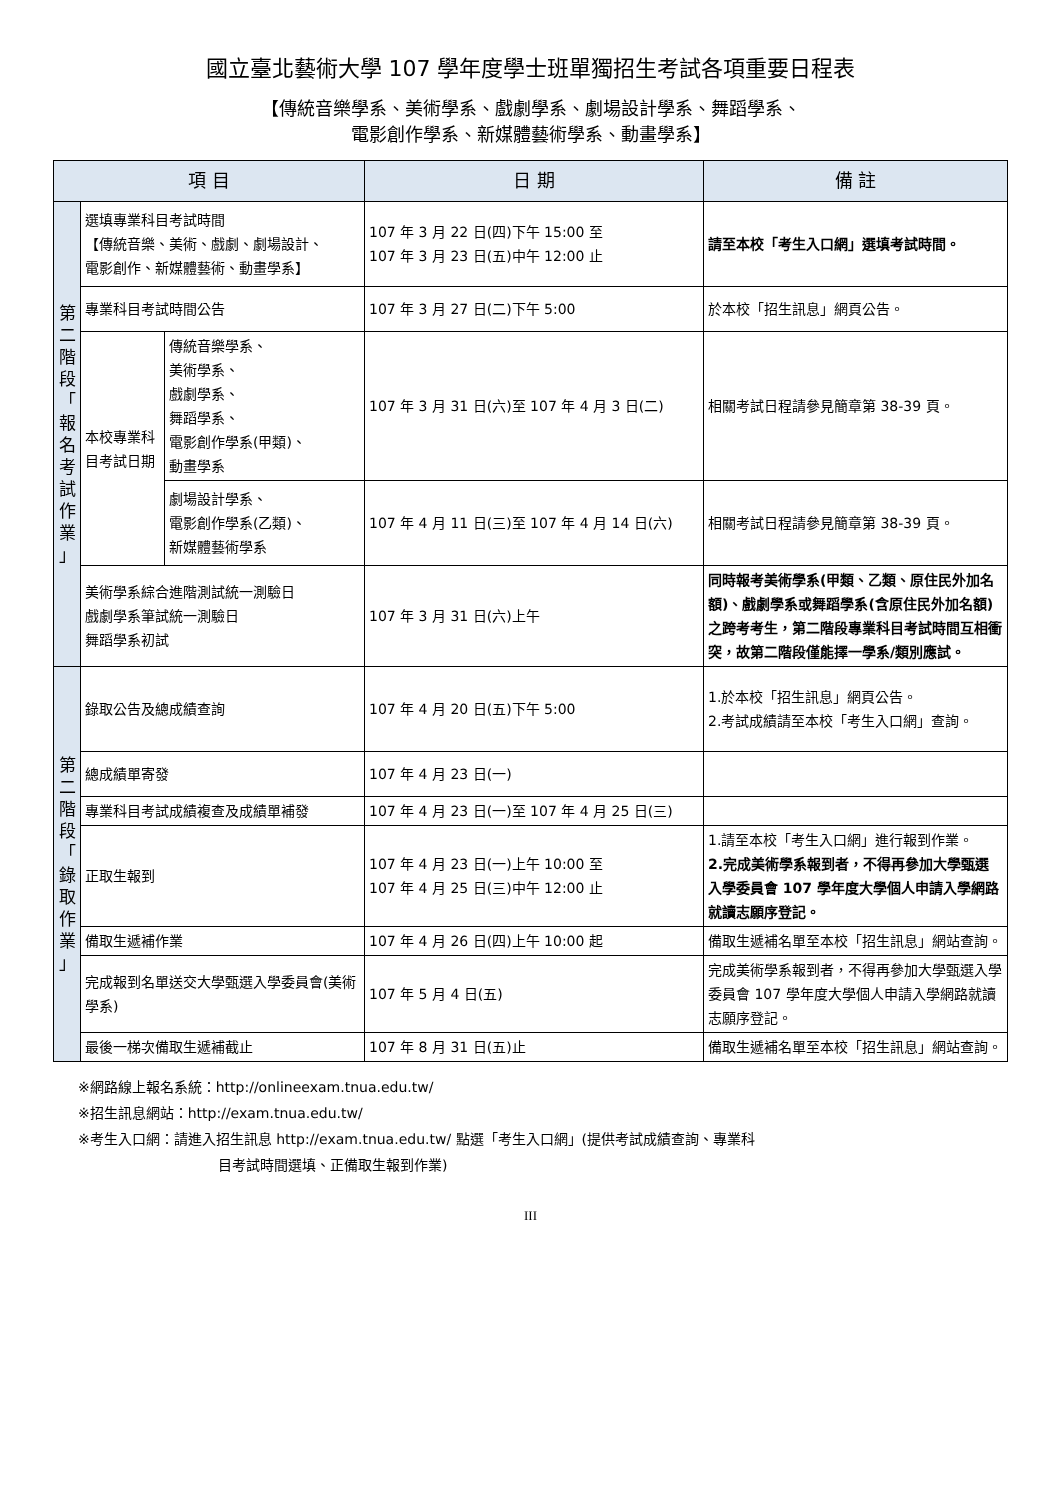國立臺北藝術大學 107 學年度學士班單獨招生考試各項重要日程表
【傳統音樂學系、美術學系、戲劇學系、劇場設計學系、舞蹈學系、
電影創作學系、新媒體藝術學系、動畫學系】
| 項 目 | | | 日 期 | 備 註 |
| --- | --- | --- | --- | --- |
| 第 二 階 段 「 報 名 考 試 作 業 」 | 選填專業科目考試時間 【傳統音樂、美術、戲劇、劇場設計、 電影創作、新媒體藝術、動畫學系】 | | 107 年 3 月 22 日(四)下午 15:00 至 107 年 3 月 23 日(五)中午 12:00 止 | 請至本校「考生入口網」選填考試時間。 |
| | 專業科目考試時間公告 | | 107 年 3 月 27 日(二)下午 5:00 | 於本校「招生訊息」網頁公告。 |
| | 本校專業科目考試日期 | 傳統音樂學系、 美術學系、 戲劇學系、 舞蹈學系、 電影創作學系(甲類)、 動畫學系 | 107 年 3 月 31 日(六)至 107 年 4 月 3 日(二) | 相關考試日程請參見簡章第 38-39 頁。 |
| | | 劇場設計學系、 電影創作學系(乙類)、 新媒體藝術學系 | 107 年 4 月 11 日(三)至 107 年 4 月 14 日(六) | 相關考試日程請參見簡章第 38-39 頁。 |
| | 美術學系綜合進階測試統一測驗日 戲劇學系筆試統一測驗日 舞蹈學系初試 | | 107 年 3 月 31 日(六)上午 | 同時報考美術學系(甲類、乙類、原住民外加名額)、戲劇學系或舞蹈學系(含原住民外加名額)之跨考考生，第二階段專業科目考試時間互相衝突，故第二階段僅能擇一學系/類別應試。 |
| 第 二 階 段 「 錄 取 作 業 」 | 錄取公告及總成績查詢 | | 107 年 4 月 20 日(五)下午 5:00 | 1.於本校「招生訊息」網頁公告。 2.考試成績請至本校「考生入口網」查詢。 |
| | 總成績單寄發 | | 107 年 4 月 23 日(一) | |
| | 專業科目考試成績複查及成績單補發 | | 107 年 4 月 23 日(一)至 107 年 4 月 25 日(三) | |
| | 正取生報到 | | 107 年 4 月 23 日(一)上午 10:00 至 107 年 4 月 25 日(三)中午 12:00 止 | 1.請至本校「考生入口網」進行報到作業。 2.完成美術學系報到者，不得再參加大學甄選入學委員會 107 學年度大學個人申請入學網路就讀志願序登記。 |
| | 備取生遞補作業 | | 107 年 4 月 26 日(四)上午 10:00 起 | 備取生遞補名單至本校「招生訊息」網站查詢。 |
| | 完成報到名單送交大學甄選入學委員會(美術學系) | | 107 年 5 月 4 日(五) | 完成美術學系報到者，不得再參加大學甄選入學委員會 107 學年度大學個人申請入學網路就讀志願序登記。 |
| | 最後一梯次備取生遞補截止 | | 107 年 8 月 31 日(五)止 | 備取生遞補名單至本校「招生訊息」網站查詢。 |
※網路線上報名系統：http://onlineexam.tnua.edu.tw/
※招生訊息網站：http://exam.tnua.edu.tw/
※考生入口網：請進入招生訊息 http://exam.tnua.edu.tw/ 點選「考生入口網」(提供考試成績查詢、專業科
目考試時間選填、正備取生報到作業)
III